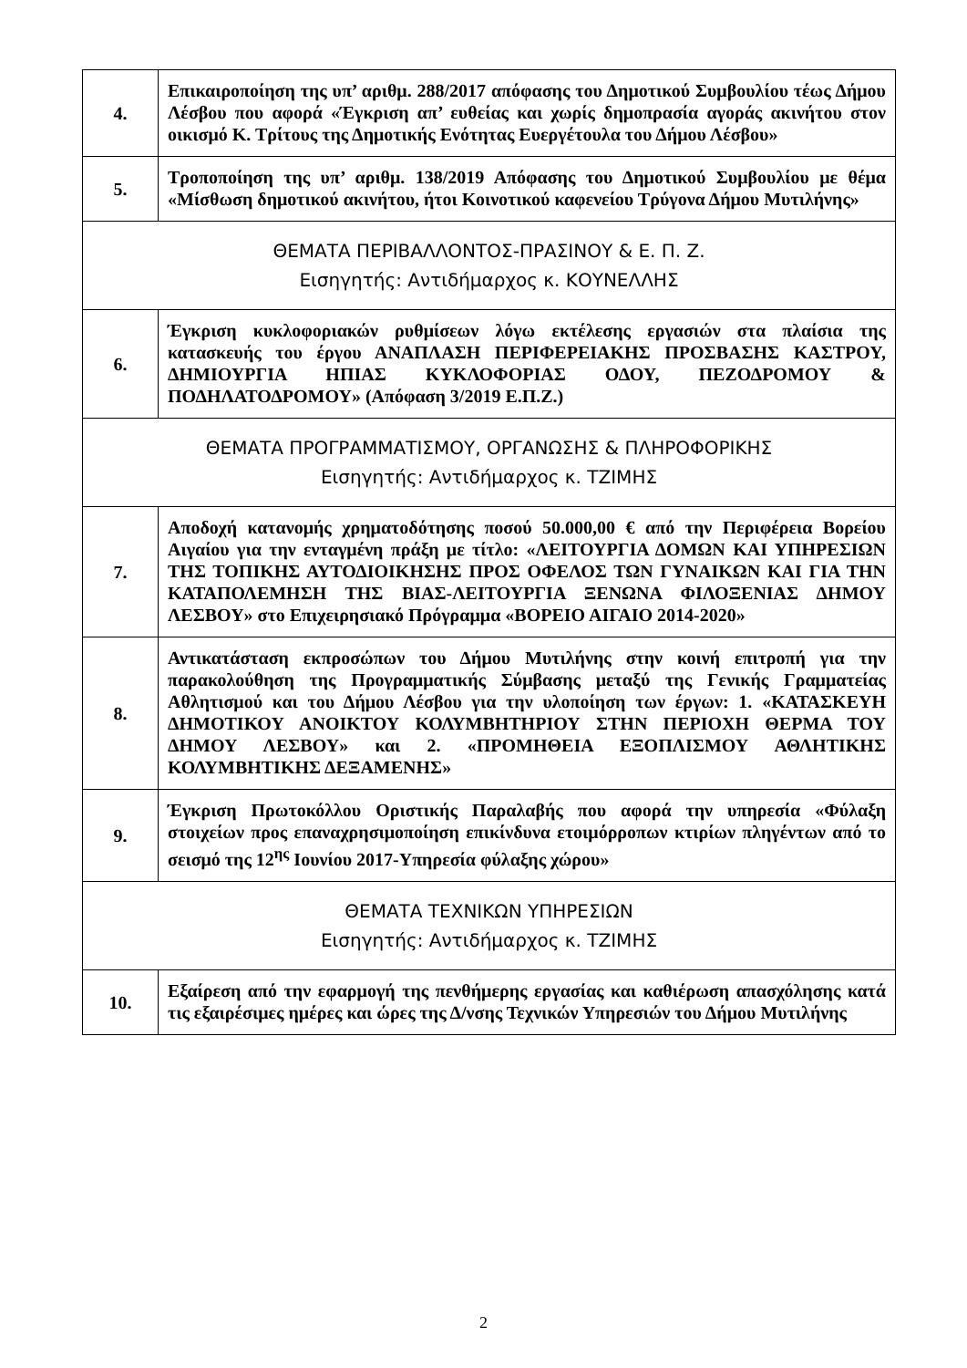| 4. | Επικαιροποίηση της υπ’ αριθμ. 288/2017 απόφασης του Δημοτικού Συμβουλίου τέως Δήμου Λέσβου που αφορά «Έγκριση απ’ ευθείας και χωρίς δημοπρασία αγοράς ακινήτου στον οικισμό Κ. Τρίτους της Δημοτικής Ενότητας Ευεργέτουλα του Δήμου Λέσβου» |
| 5. | Τροποποίηση της υπ’ αριθμ. 138/2019 Απόφασης του Δημοτικού Συμβουλίου με θέμα «Μίσθωση δημοτικού ακινήτου, ήτοι Κοινοτικού καφενείου Τρύγονα Δήμου Μυτιλήνης» |
| ΘΕΜΑΤΑ ΠΕΡΙΒΑΛΛΟΝΤΟΣ-ΠΡΑΣΙΝΟΥ & Ε. Π. Ζ. Εισηγητής: Αντιδήμαρχος κ. ΚΟΥΝΕΛΛΗΣ | |
| 6. | Έγκριση κυκλοφοριακών ρυθμίσεων λόγω εκτέλεσης εργασιών στα πλαίσια της κατασκευής του έργου ΑΝΑΠΛΑΣΗ ΠΕΡΙΦΕΡΕΙΑΚΗΣ ΠΡΟΣΒΑΣΗΣ ΚΑΣΤΡΟΥ, ΔΗΜΙΟΥΡΓΙΑ ΗΠΙΑΣ ΚΥΚΛΟΦΟΡΙΑΣ ΟΔΟΥ, ΠΕΖΟΔΡΟΜΟΥ & ΠΟΔΗΛΑΤΟΔΡΟΜΟΥ» (Απόφαση 3/2019 Ε.Π.Ζ.) |
| ΘΕΜΑΤΑ ΠΡΟΓΡΑΜΜΑΤΙΣΜΟΥ, ΟΡΓΑΝΩΣΗΣ & ΠΛΗΡΟΦΟΡΙΚΗΣ Εισηγητής: Αντιδήμαρχος κ. ΤΖΙΜΗΣ | |
| 7. | Αποδοχή κατανομής χρηματοδότησης ποσού 50.000,00 € από την Περιφέρεια Βορείου Αιγαίου για την ενταγμένη πράξη με τίτλο: «ΛΕΙΤΟΥΡΓΙΑ ΔΟΜΩΝ ΚΑΙ ΥΠΗΡΕΣΙΩΝ ΤΗΣ ΤΟΠΙΚΗΣ ΑΥΤΟΔΙΟΙΚΗΣΗΣ ΠΡΟΣ ΟΦΕΛΟΣ ΤΩΝ ΓΥΝΑΙΚΩΝ ΚΑΙ ΓΙΑ ΤΗΝ ΚΑΤΑΠΟΛΕΜΗΣΗ ΤΗΣ ΒΙΑΣ-ΛΕΙΤΟΥΡΓΙΑ ΞΕΝΩΝΑ ΦΙΛΟΞΕΝΙΑΣ ΔΗΜΟΥ ΛΕΣΒΟΥ» στο Επιχειρησιακό Πρόγραμμα «ΒΟΡΕΙΟ ΑΙΓΑΙΟ 2014-2020» |
| 8. | Αντικατάσταση εκπροσώπων του Δήμου Μυτιλήνης στην κοινή επιτροπή για την παρακολούθηση της Προγραμματικής Σύμβασης μεταξύ της Γενικής Γραμματείας Αθλητισμού και του Δήμου Λέσβου για την υλοποίηση των έργων: 1. «ΚΑΤΑΣΚΕΥΗ ΔΗΜΟΤΙΚΟΥ ΑΝΟΙΚΤΟΥ ΚΟΛΥΜΒΗΤΗΡΙΟΥ ΣΤΗΝ ΠΕΡΙΟΧΗ ΘΕΡΜΑ ΤΟΥ ΔΗΜΟΥ ΛΕΣΒΟΥ» και 2. «ΠΡΟΜΗΘΕΙΑ ΕΞΟΠΛΙΣΜΟΥ ΑΘΛΗΤΙΚΗΣ ΚΟΛΥΜΒΗΤΙΚΗΣ ΔΕΞΑΜΕΝΗΣ» |
| 9. | Έγκριση Πρωτοκόλλου Οριστικής Παραλαβής που αφορά την υπηρεσία «Φύλαξη στοιχείων προς επαναχρησιμοποίηση επικίνδυνα ετοιμόρροπων κτιρίων πληγέντων από το σεισμό της 12<sup>ης</sup> Ιουνίου 2017-Υπηρεσία φύλαξης χώρου» |
| ΘΕΜΑΤΑ ΤΕΧΝΙΚΩΝ ΥΠΗΡΕΣΙΩΝ Εισηγητής: Αντιδήμαρχος κ. ΤΖΙΜΗΣ | |
| 10. | Εξαίρεση από την εφαρμογή της πενθήμερης εργασίας και καθιέρωση απασχόλησης κατά τις εξαιρέσιμες ημέρες και ώρες της Δ/νσης Τεχνικών Υπηρεσιών του Δήμου Μυτιλήνης |
2